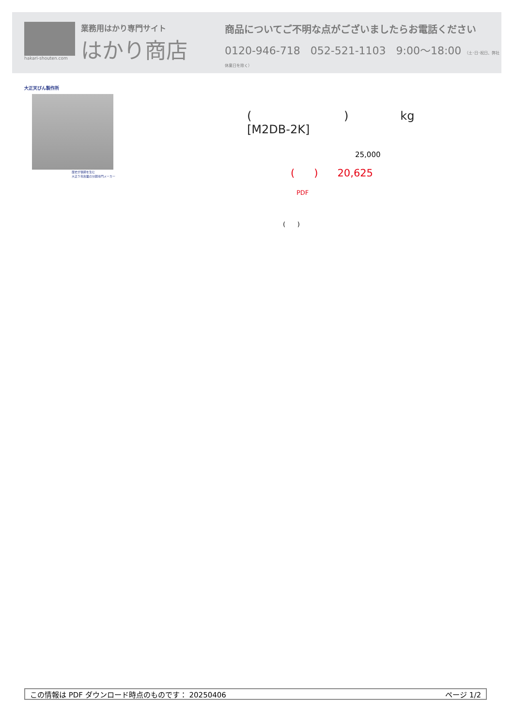hakari-shouten.com
業務用はかり専門サイト
はかり商店
商品についてご不明な点がございましたらお電話ください
0120-946-718 052-521-1103 9:00〜18:00 （土･日･祝日、弊社休業日を除く）
大正天びん製作所
歴史が信頼を生む
大正５年創業の分銅専門メーカー
( ) kg
[M2DB-2K]
25,000
( ) 20,625
PDF
( )
この情報は PDF ダウンロード時点のものです： 20250406 ページ 1/2